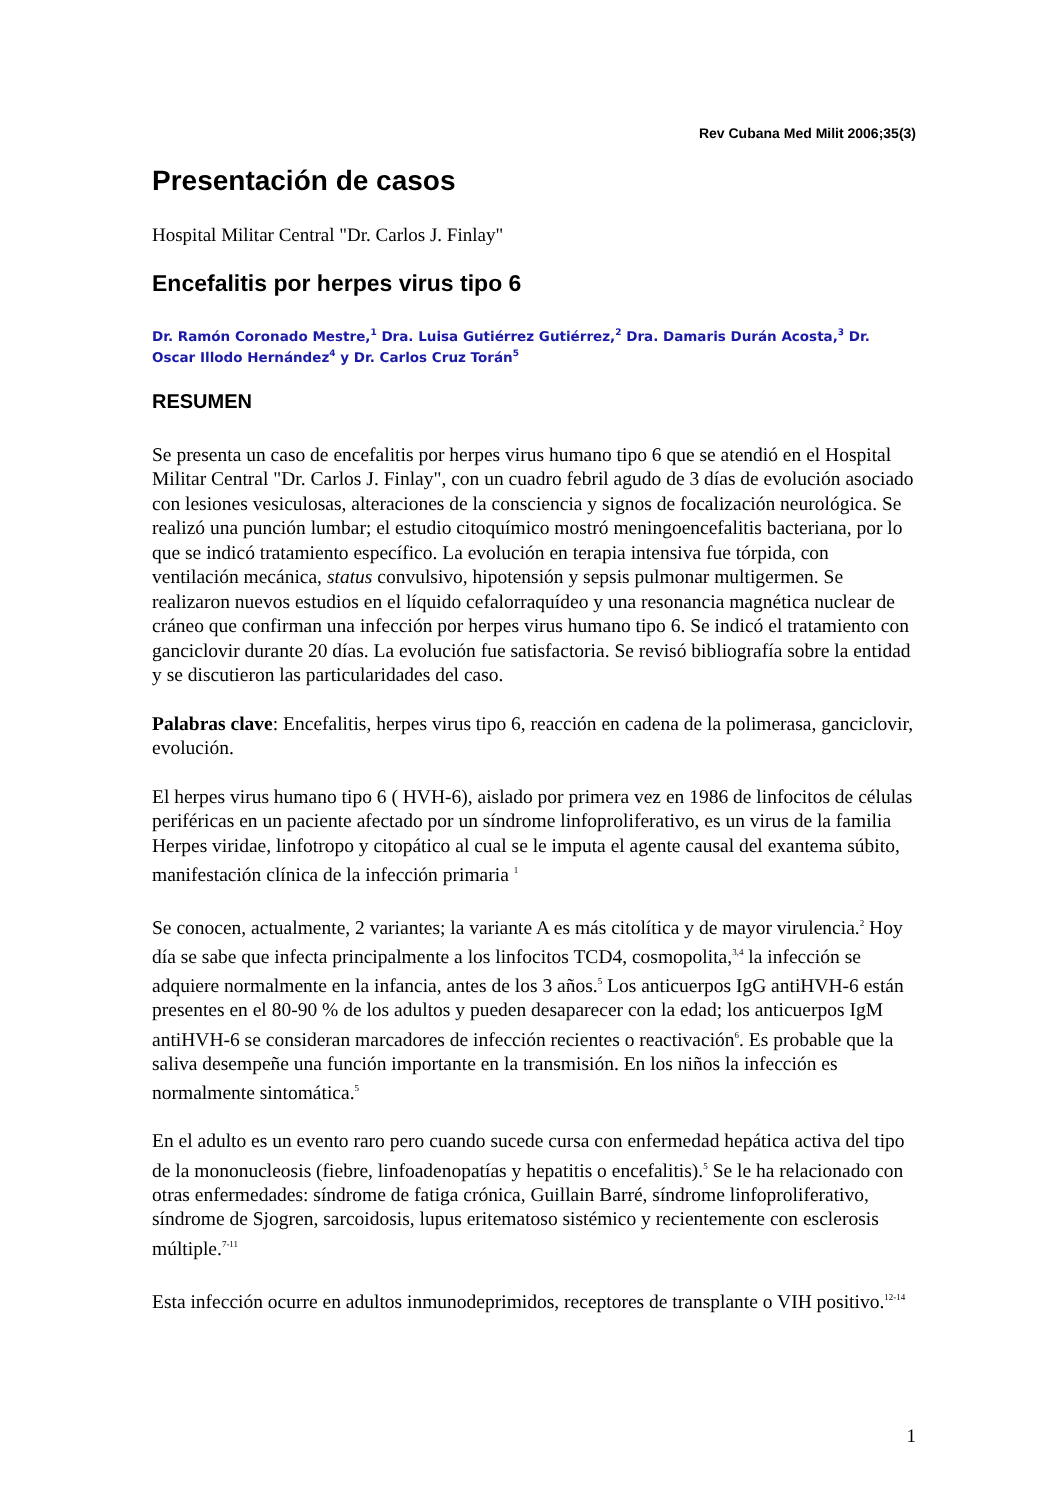Rev Cubana Med Milit 2006;35(3)
Presentación de casos
Hospital Militar Central "Dr. Carlos J. Finlay"
Encefalitis por herpes virus tipo 6
Dr. Ramón Coronado Mestre,<sup>1</sup> Dra. Luisa Gutiérrez Gutiérrez,<sup>2</sup> Dra. Damaris Durán Acosta,<sup>3</sup> Dr. Oscar Illodo Hernández<sup>4</sup> y Dr. Carlos Cruz Torán<sup>5</sup>
RESUMEN
Se presenta un caso de encefalitis por herpes virus humano tipo 6 que se atendió en el Hospital Militar Central "Dr. Carlos J. Finlay", con un cuadro febril agudo de 3 días de evolución asociado con lesiones vesiculosas, alteraciones de la consciencia y signos de focalización neurológica. Se realizó una punción lumbar; el estudio citoquímico mostró meningoencefalitis bacteriana, por lo que se indicó tratamiento específico. La evolución en terapia intensiva fue tórpida, con ventilación mecánica, status convulsivo, hipotensión y sepsis pulmonar multigermen. Se realizaron nuevos estudios en el líquido cefalorraquídeo y una resonancia magnética nuclear de cráneo que confirman una infección por herpes virus humano tipo 6. Se indicó el tratamiento con ganciclovir durante 20 días. La evolución fue satisfactoria. Se revisó bibliografía sobre la entidad y se discutieron las particularidades del caso.
Palabras clave: Encefalitis, herpes virus tipo 6, reacción en cadena de la polimerasa, ganciclovir, evolución.
El herpes virus humano tipo 6 ( HVH-6), aislado por primera vez en 1986 de linfocitos de células periféricas en un paciente afectado por un síndrome linfoproliferativo, es un virus de la familia Herpes viridae, linfotropo y citopático al cual se le imputa el agente causal del exantema súbito, manifestación clínica de la infección primaria <sup>1</sup>
Se conocen, actualmente, 2 variantes; la variante A es más citolítica y de mayor virulencia.<sup>2</sup> Hoy día se sabe que infecta principalmente a los linfocitos TCD4, cosmopolita,<sup>3,4</sup> la infección se adquiere normalmente en la infancia, antes de los 3 años.<sup>5</sup> Los anticuerpos IgG antiHVH-6 están presentes en el 80-90 % de los adultos y pueden desaparecer con la edad; los anticuerpos IgM antiHVH-6 se consideran marcadores de infección recientes o reactivación<sup>6</sup>. Es probable que la saliva desempeñe una función importante en la transmisión. En los niños la infección es normalmente sintomática.<sup>5</sup>
En el adulto es un evento raro pero cuando sucede cursa con enfermedad hepática activa del tipo de la mononucleosis (fiebre, linfoadenopatías y hepatitis o encefalitis).<sup>5</sup> Se le ha relacionado con otras enfermedades: síndrome de fatiga crónica, Guillain Barré, síndrome linfoproliferativo, síndrome de Sjogren, sarcoidosis, lupus eritematoso sistémico y recientemente con esclerosis múltiple.<sup>7-11</sup>
Esta infección ocurre en adultos inmunodeprimidos, receptores de transplante o VIH positivo.<sup>12-14</sup>
1